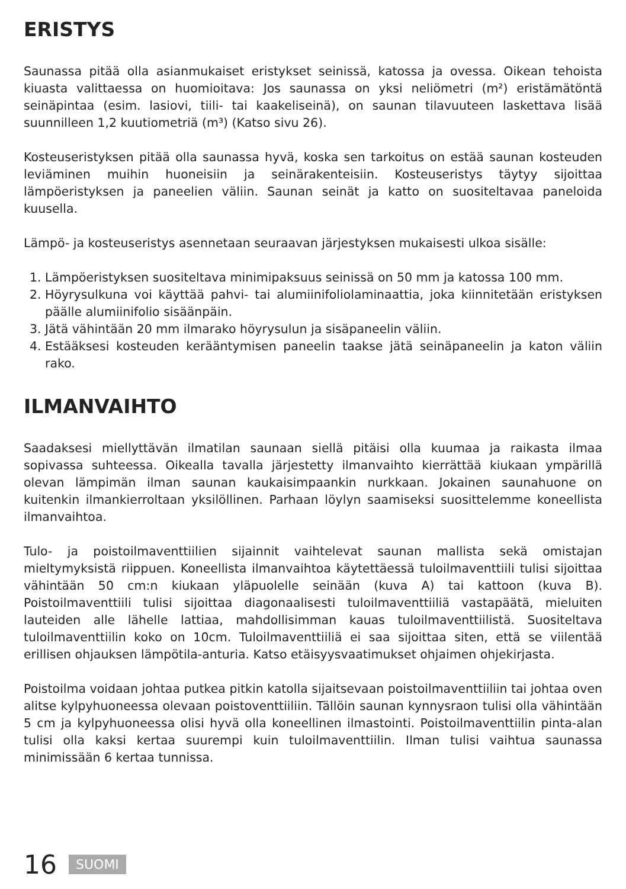ERISTYS
Saunassa pitää olla asianmukaiset eristykset seinissä, katossa ja ovessa. Oikean tehoista kiuasta valittaessa on huomioitava: Jos saunassa on yksi neliömetri (m²) eristämätöntä seinäpintaa (esim. lasiovi, tiili- tai kaakeliseinä), on saunan tilavuuteen laskettava lisää suunnilleen 1,2 kuutiometriä (m³) (Katso sivu 26).
Kosteuseristyksen pitää olla saunassa hyvä, koska sen tarkoitus on estää saunan kosteuden leviäminen muihin huoneisiin ja seinärakenteisiin. Kosteuseristys täytyy sijoittaa lämpöeristyksen ja paneelien väliin. Saunan seinät ja katto on suositeltavaa paneloida kuusella.
Lämpö- ja kosteuseristys asennetaan seuraavan järjestyksen mukaisesti ulkoa sisälle:
1. Lämpöeristyksen suositeltava minimipaksuus seinissä on 50 mm ja katossa 100 mm.
2. Höyrysulkuna voi käyttää pahvi- tai alumiinifoliolaminaattia, joka kiinnitetään eristyksen päälle alumiinifolio sisäänpäin.
3. Jätä vähintään 20 mm ilmarako höyrysulun ja sisäpaneelin väliin.
4. Estääksesi kosteuden kerääntymisen paneelin taakse jätä seinäpaneelin ja katon väliin rako.
ILMANVAIHTO
Saadaksesi miellyttävän ilmatilan saunaan siellä pitäisi olla kuumaa ja raikasta ilmaa sopivassa suhteessa. Oikealla tavalla järjestetty ilmanvaihto kierrättää kiukaan ympärillä olevan lämpimän ilman saunan kaukaisimpaankin nurkkaan. Jokainen saunahuone on kuitenkin ilmankierroltaan yksilöllinen. Parhaan löylyn saamiseksi suosittelemme koneellista ilmanvaihtoa.
Tulo- ja poistoilmaventtiilien sijainnit vaihtelevat saunan mallista sekä omistajan mieltymyksistä riippuen. Koneellista ilmanvaihtoa käytettäessä tuloilmaventtiili tulisi sijoittaa vähintään 50 cm:n kiukaan yläpuolelle seinään (kuva A) tai kattoon (kuva B). Poistoilmaventtiili tulisi sijoittaa diagonaalisesti tuloilmaventtiiliä vastapäätä, mieluiten lauteiden alle lähelle lattiaa, mahdollisimman kauas tuloilmaventtiilistä. Suositeltava tuloilmaventtiilin koko on 10cm. Tuloilmaventtiiliä ei saa sijoittaa siten, että se viilentää erillisen ohjauksen lämpötila-anturia. Katso etäisyysvaatimukset ohjaimen ohjekirjasta.
Poistoilma voidaan johtaa putkea pitkin katolla sijaitsevaan poistoilmaventtiiliin tai johtaa oven alitse kylpyhuoneessa olevaan poistoventtiiliin. Tällöin saunan kynnysraon tulisi olla vähintään 5 cm ja kylpyhuoneessa olisi hyvä olla koneellinen ilmastointi. Poistoilmaventtiilin pinta-alan tulisi olla kaksi kertaa suurempi kuin tuloilmaventtiilin. Ilman tulisi vaihtua saunassa minimissään 6 kertaa tunnissa.
16 SUOMI